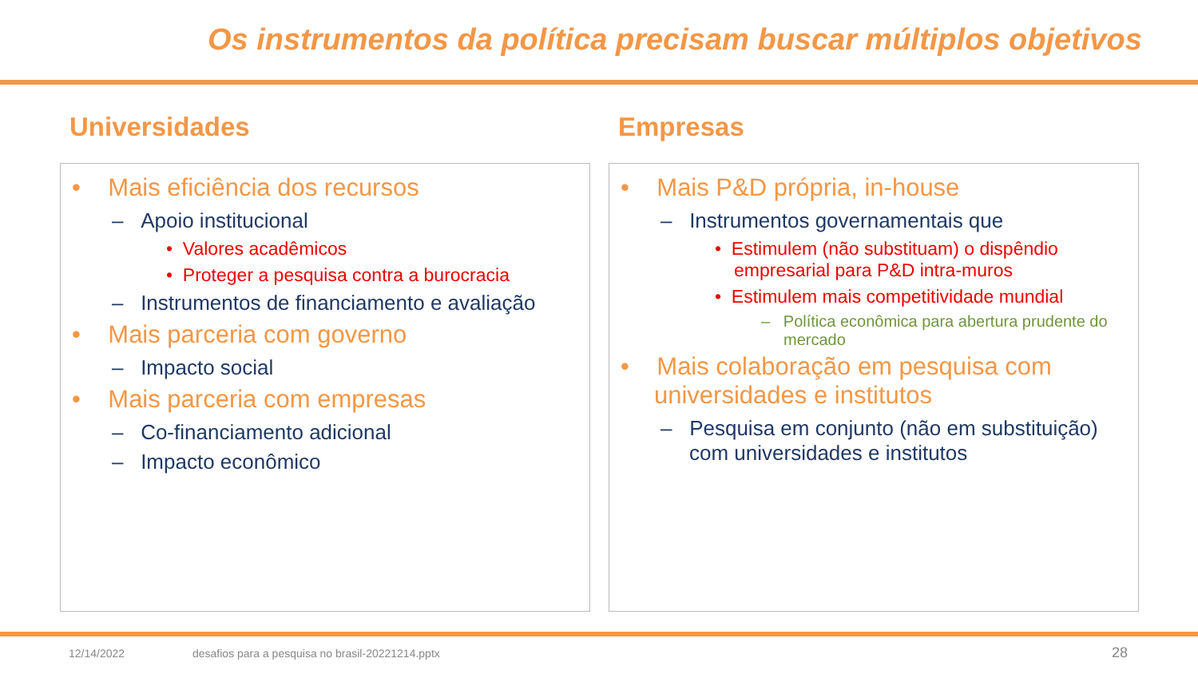Os instrumentos da política precisam buscar múltiplos objetivos
Universidades
• Mais eficiência dos recursos
– Apoio institucional
• Valores acadêmicos
• Proteger a pesquisa contra a burocracia
– Instrumentos de financiamento e avaliação
• Mais parceria com governo
– Impacto social
• Mais parceria com empresas
– Co-financiamento adicional
– Impacto econômico
Empresas
• Mais P&D própria, in-house
– Instrumentos governamentais que
• Estimulem (não substituam) o dispêndio empresarial para P&D intra-muros
• Estimulem mais competitividade mundial
– Política econômica para abertura prudente do mercado
• Mais colaboração em pesquisa com universidades e institutos
– Pesquisa em conjunto (não em substituição) com universidades e institutos
12/14/2022
desafios para a pesquisa no brasil-20221214.pptx
28